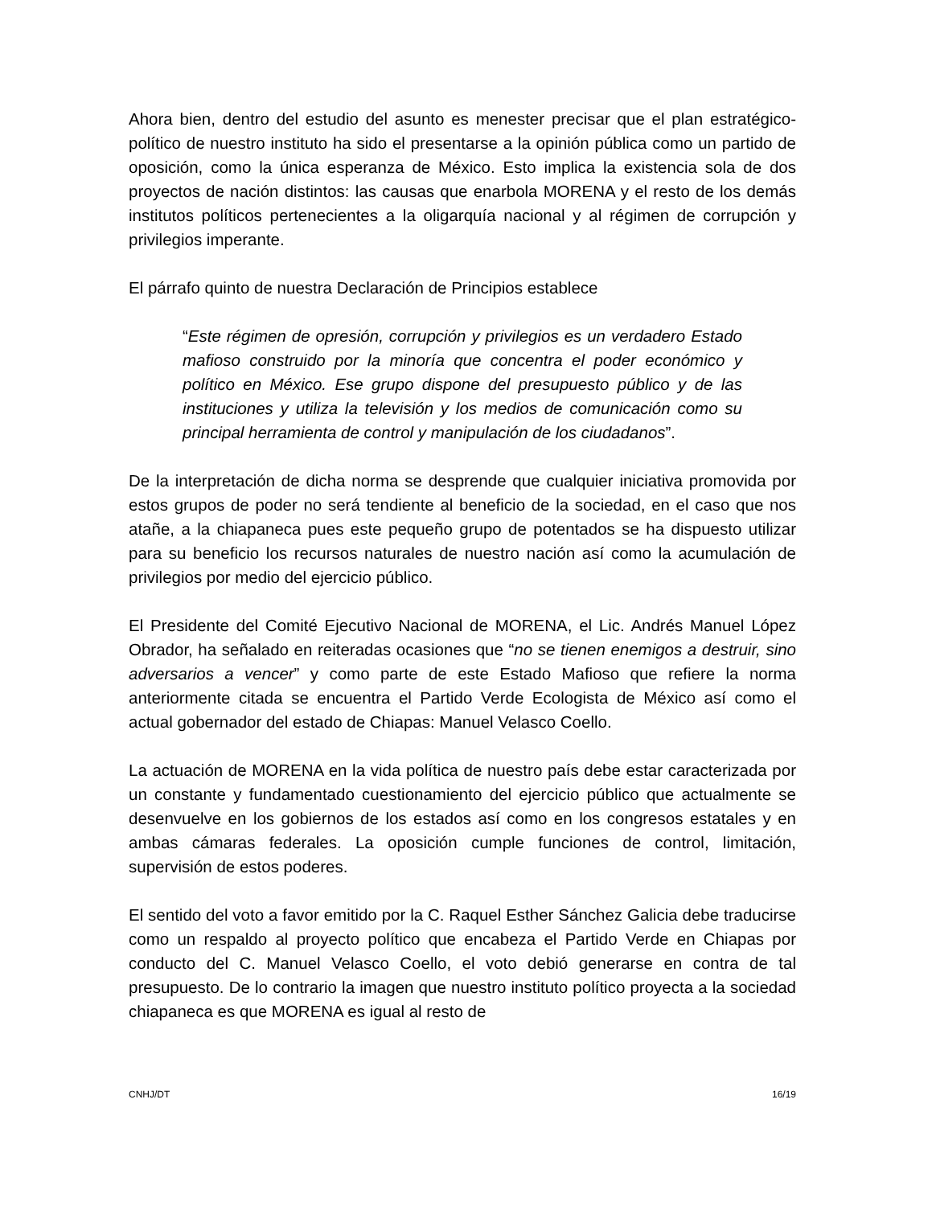Ahora bien, dentro del estudio del asunto es menester precisar que el plan estratégico-político de nuestro instituto ha sido el presentarse a la opinión pública como un partido de oposición, como la única esperanza de México. Esto implica la existencia sola de dos proyectos de nación distintos: las causas que enarbola MORENA y el resto de los demás institutos políticos pertenecientes a la oligarquía nacional y al régimen de corrupción y privilegios imperante.
El párrafo quinto de nuestra Declaración de Principios establece
“Este régimen de opresión, corrupción y privilegios es un verdadero Estado mafioso construido por la minoría que concentra el poder económico y político en México. Ese grupo dispone del presupuesto público y de las instituciones y utiliza la televisión y los medios de comunicación como su principal herramienta de control y manipulación de los ciudadanos”.
De la interpretación de dicha norma se desprende que cualquier iniciativa promovida por estos grupos de poder no será tendiente al beneficio de la sociedad, en el caso que nos atañe, a la chiapaneca pues este pequeño grupo de potentados se ha dispuesto utilizar para su beneficio los recursos naturales de nuestro nación así como la acumulación de privilegios por medio del ejercicio público.
El Presidente del Comité Ejecutivo Nacional de MORENA, el Lic. Andrés Manuel López Obrador, ha señalado en reiteradas ocasiones que “no se tienen enemigos a destruir, sino adversarios a vencer” y como parte de este Estado Mafioso que refiere la norma anteriormente citada se encuentra el Partido Verde Ecologista de México así como el actual gobernador del estado de Chiapas: Manuel Velasco Coello.
La actuación de MORENA en la vida política de nuestro país debe estar caracterizada por un constante y fundamentado cuestionamiento del ejercicio público que actualmente se desenvuelve en los gobiernos de los estados así como en los congresos estatales y en ambas cámaras federales. La oposición cumple funciones de control, limitación, supervisión de estos poderes.
El sentido del voto a favor emitido por la C. Raquel Esther Sánchez Galicia debe traducirse como un respaldo al proyecto político que encabeza el Partido Verde en Chiapas por conducto del C. Manuel Velasco Coello, el voto debió generarse en contra de tal presupuesto. De lo contrario la imagen que nuestro instituto político proyecta a la sociedad chiapaneca es que MORENA es igual al resto de
CNHJ/DT 16/19